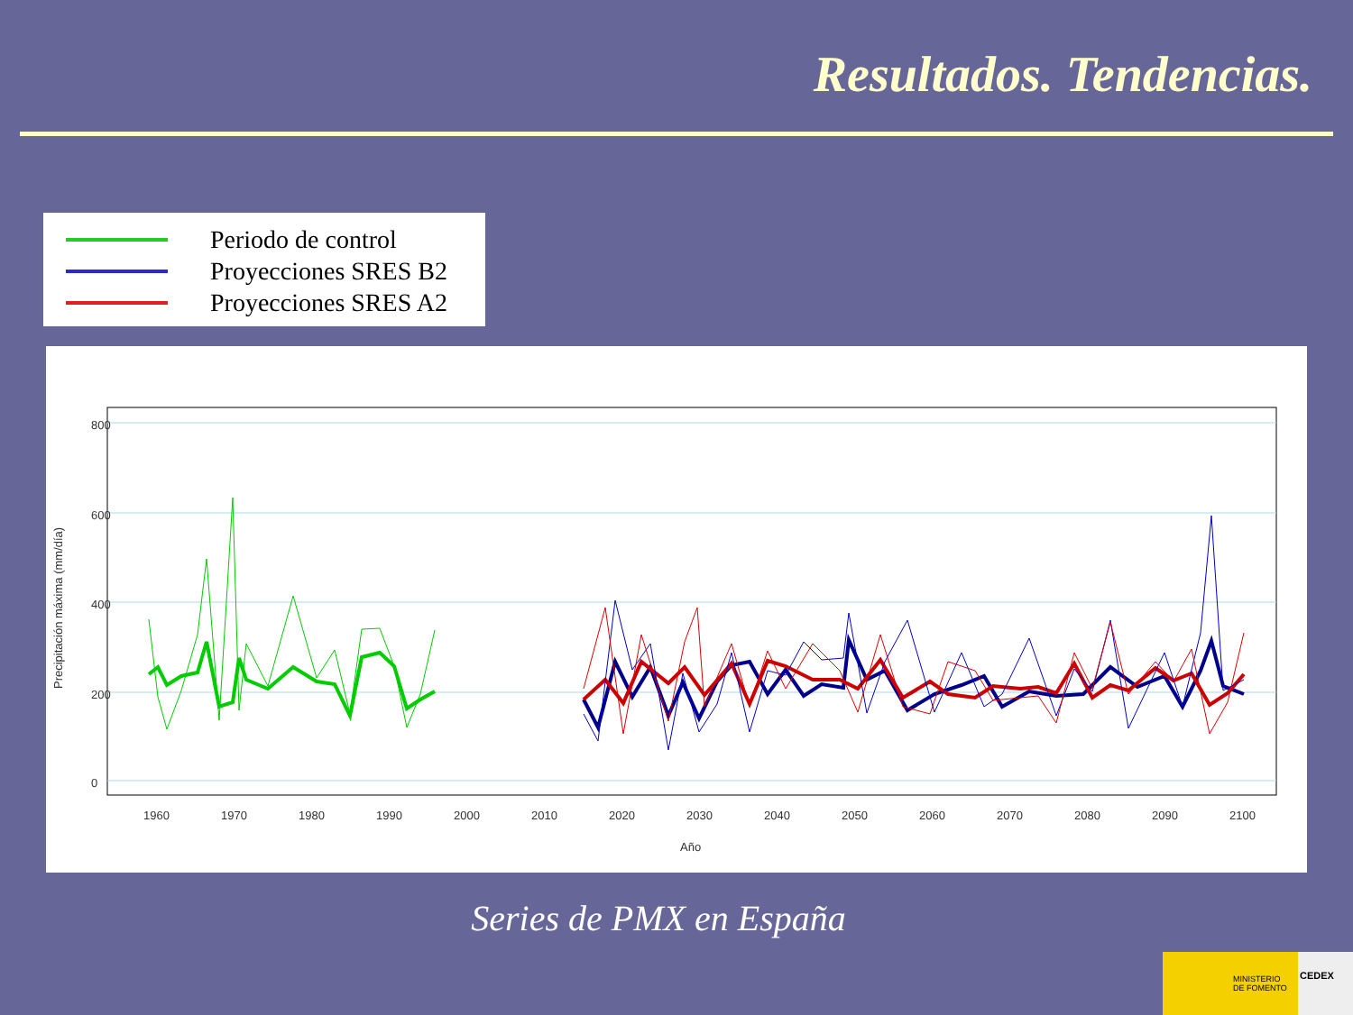Resultados. Tendencias.
Periodo de control
Proyecciones SRES B2
Proyecciones SRES A2
1960
1970
1980
1990
2000
2010
2020
2030
2040
2050
2060
2070
2080
2090
2100
Año
800
600
400
200
0
Precipitación máxima (mm/día)
Series de PMX en España
MINISTERIO
DE FOMENTO
CEDEX